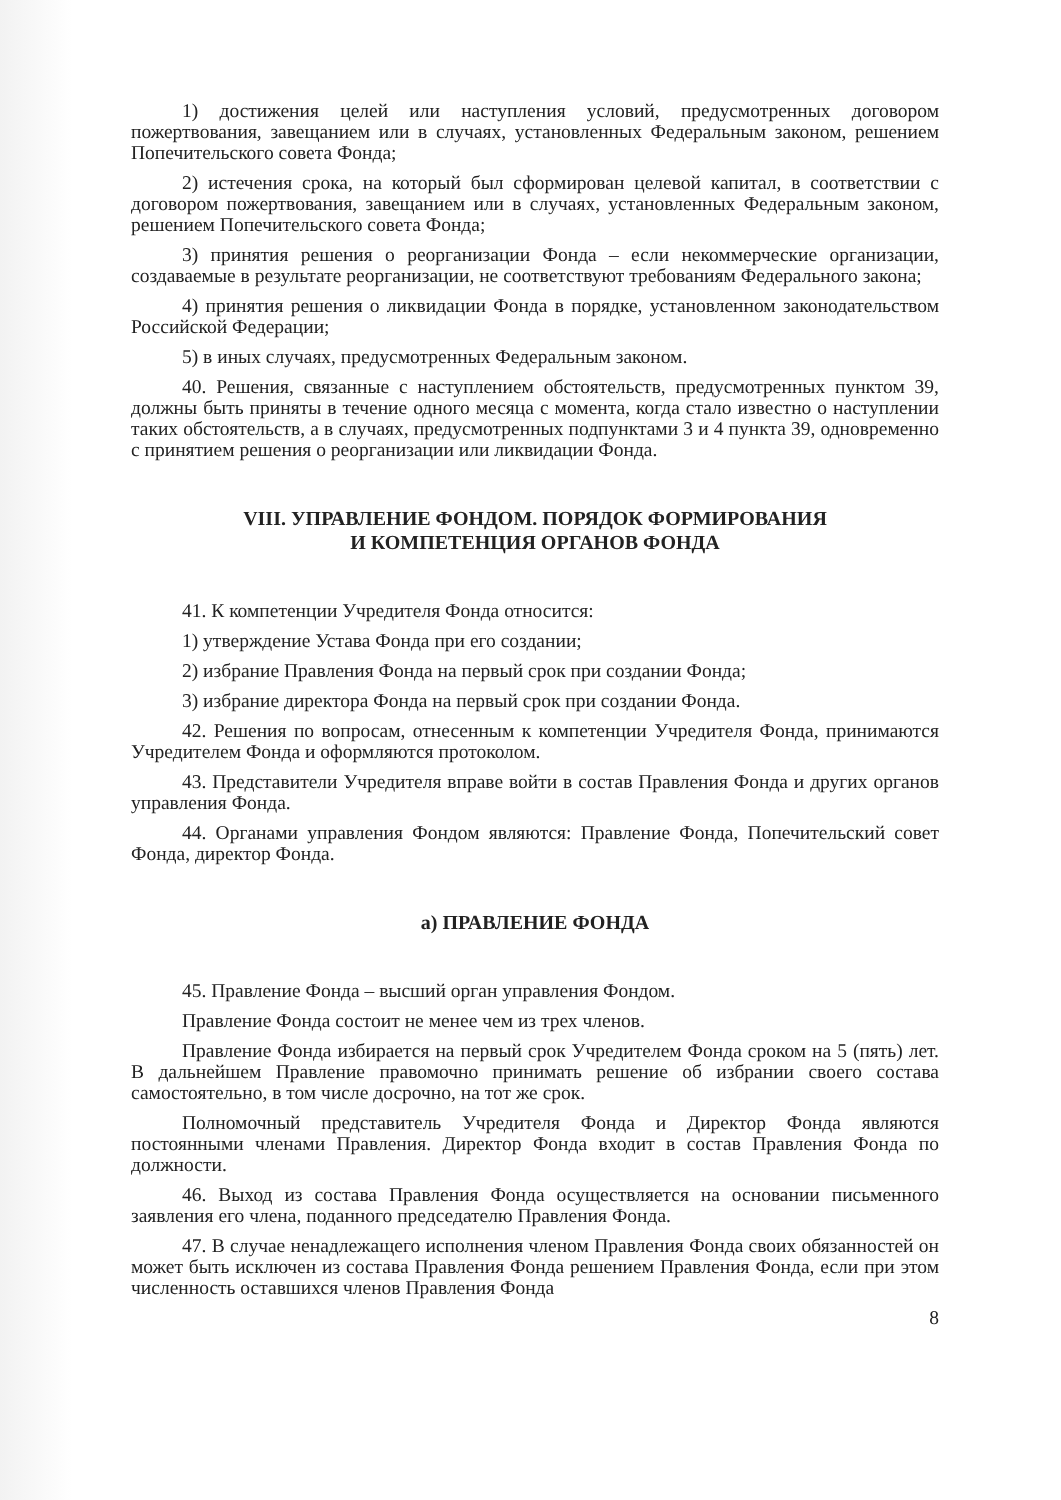1) достижения целей или наступления условий, предусмотренных договором пожертвования, завещанием или в случаях, установленных Федеральным законом, решением Попечительского совета Фонда;
2) истечения срока, на который был сформирован целевой капитал, в соответствии с договором пожертвования, завещанием или в случаях, установленных Федеральным законом, решением Попечительского совета Фонда;
3) принятия решения о реорганизации Фонда – если некоммерческие организации, создаваемые в результате реорганизации, не соответствуют требованиям Федерального закона;
4) принятия решения о ликвидации Фонда в порядке, установленном законодательством Российской Федерации;
5) в иных случаях, предусмотренных Федеральным законом.
40. Решения, связанные с наступлением обстоятельств, предусмотренных пунктом 39, должны быть приняты в течение одного месяца с момента, когда стало известно о наступлении таких обстоятельств, а в случаях, предусмотренных подпунктами 3 и 4 пункта 39, одновременно с принятием решения о реорганизации или ликвидации Фонда.
VIII. УПРАВЛЕНИЕ ФОНДОМ. ПОРЯДОК ФОРМИРОВАНИЯ
И КОМПЕТЕНЦИЯ ОРГАНОВ ФОНДА
41. К компетенции Учредителя Фонда относится:
1) утверждение Устава Фонда при его создании;
2) избрание Правления Фонда на первый срок при создании Фонда;
3) избрание директора Фонда на первый срок при создании Фонда.
42. Решения по вопросам, отнесенным к компетенции Учредителя Фонда, принимаются Учредителем Фонда и оформляются протоколом.
43. Представители Учредителя вправе войти в состав Правления Фонда и других органов управления Фонда.
44. Органами управления Фондом являются: Правление Фонда, Попечительский совет Фонда, директор Фонда.
а) ПРАВЛЕНИЕ ФОНДА
45. Правление Фонда – высший орган управления Фондом.
Правление Фонда состоит не менее чем из трех членов.
Правление Фонда избирается на первый срок Учредителем Фонда сроком на 5 (пять) лет. В дальнейшем Правление правомочно принимать решение об избрании своего состава самостоятельно, в том числе досрочно, на тот же срок.
Полномочный представитель Учредителя Фонда и Директор Фонда являются постоянными членами Правления. Директор Фонда входит в состав Правления Фонда по должности.
46. Выход из состава Правления Фонда осуществляется на основании письменного заявления его члена, поданного председателю Правления Фонда.
47. В случае ненадлежащего исполнения членом Правления Фонда своих обязанностей он может быть исключен из состава Правления Фонда решением Правления Фонда, если при этом численность оставшихся членов Правления Фонда
8